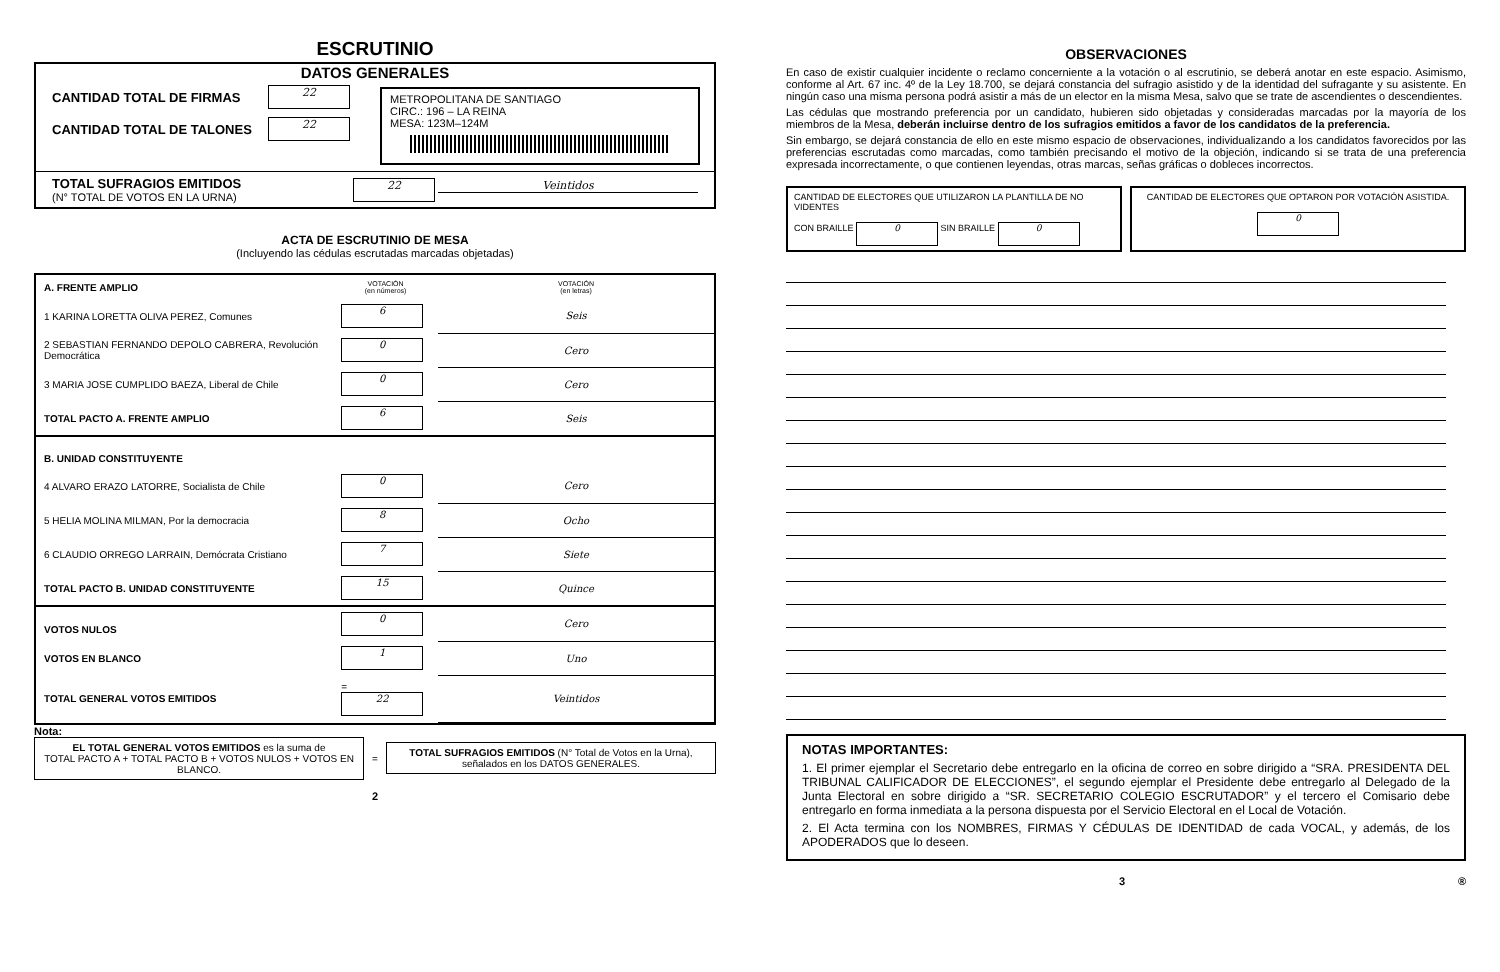ESCRUTINIO
DATOS GENERALES
CANTIDAD TOTAL DE FIRMAS 22
CANTIDAD TOTAL DE TALONES 22
METROPOLITANA DE SANTIAGO
CIRC.: 196 – LA REINA
MESA: 123M–124M
TOTAL SUFRAGIOS EMITIDOS
(N° TOTAL DE VOTOS EN LA URNA) 22 Veintidos
ACTA DE ESCRUTINIO DE MESA
(Incluyendo las cédulas escrutadas marcadas objetadas)
| A. FRENTE AMPLIO | VOTACIÓN (en números) | VOTACIÓN (en letras) |
| 1 KARINA LORETTA OLIVA PEREZ, Comunes | 6 | Seis |
| 2 SEBASTIAN FERNANDO DEPOLO CABRERA, Revolución Democrática | 0 | Cero |
| 3 MARIA JOSE CUMPLIDO BAEZA, Liberal de Chile | 0 | Cero |
| TOTAL PACTO A. FRENTE AMPLIO | 6 | Seis |
| B. UNIDAD CONSTITUYENTE | | |
| 4 ALVARO ERAZO LATORRE, Socialista de Chile | 0 | Cero |
| 5 HELIA MOLINA MILMAN, Por la democracia | 8 | Ocho |
| 6 CLAUDIO ORREGO LARRAIN, Demócrata Cristiano | 7 | Siete |
| TOTAL PACTO B. UNIDAD CONSTITUYENTE | 15 | Quince |
| VOTOS NULOS | 0 | Cero |
| VOTOS EN BLANCO | 1 | Uno |
| TOTAL GENERAL VOTOS EMITIDOS | = 22 | Veintidos |
Nota:
EL TOTAL GENERAL VOTOS EMITIDOS es la suma de
TOTAL PACTO A + TOTAL PACTO B + VOTOS NULOS + VOTOS EN BLANCO.
=
TOTAL SUFRAGIOS EMITIDOS (N° Total de Votos en la Urna),
señalados en los DATOS GENERALES.
2
OBSERVACIONES
En caso de existir cualquier incidente o reclamo concerniente a la votación o al escrutinio, se deberá anotar en este espacio. Asimismo, conforme al Art. 67 inc. 4º de la Ley 18.700, se dejará constancia del sufragio asistido y de la identidad del sufragante y su asistente. En ningún caso una misma persona podrá asistir a más de un elector en la misma Mesa, salvo que se trate de ascendientes o descendientes.
Las cédulas que mostrando preferencia por un candidato, hubieren sido objetadas y consideradas marcadas por la mayoría de los miembros de la Mesa, deberán incluirse dentro de los sufragios emitidos a favor de los candidatos de la preferencia.
Sin embargo, se dejará constancia de ello en este mismo espacio de observaciones, individualizando a los candidatos favorecidos por las preferencias escrutadas como marcadas, como también precisando el motivo de la objeción, indicando si se trata de una preferencia expresada incorrectamente, o que contienen leyendas, otras marcas, señas gráficas o dobleces incorrectos.
CANTIDAD DE ELECTORES QUE UTILIZARON LA PLANTILLA DE NO VIDENTES
CON BRAILLE 0 SIN BRAILLE 0
CANTIDAD DE ELECTORES QUE OPTARON POR VOTACIÓN ASISTIDA.
0
NOTAS IMPORTANTES:
1. El primer ejemplar el Secretario debe entregarlo en la oficina de correo en sobre dirigido a “SRA. PRESIDENTA DEL TRIBUNAL CALIFICADOR DE ELECCIONES”, el segundo ejemplar el Presidente debe entregarlo al Delegado de la Junta Electoral en sobre dirigido a “SR. SECRETARIO COLEGIO ESCRUTADOR” y el tercero el Comisario debe entregarlo en forma inmediata a la persona dispuesta por el Servicio Electoral en el Local de Votación.
2. El Acta termina con los NOMBRES, FIRMAS Y CÉDULAS DE IDENTIDAD de cada VOCAL, y además, de los APODERADOS que lo deseen.
3 ®